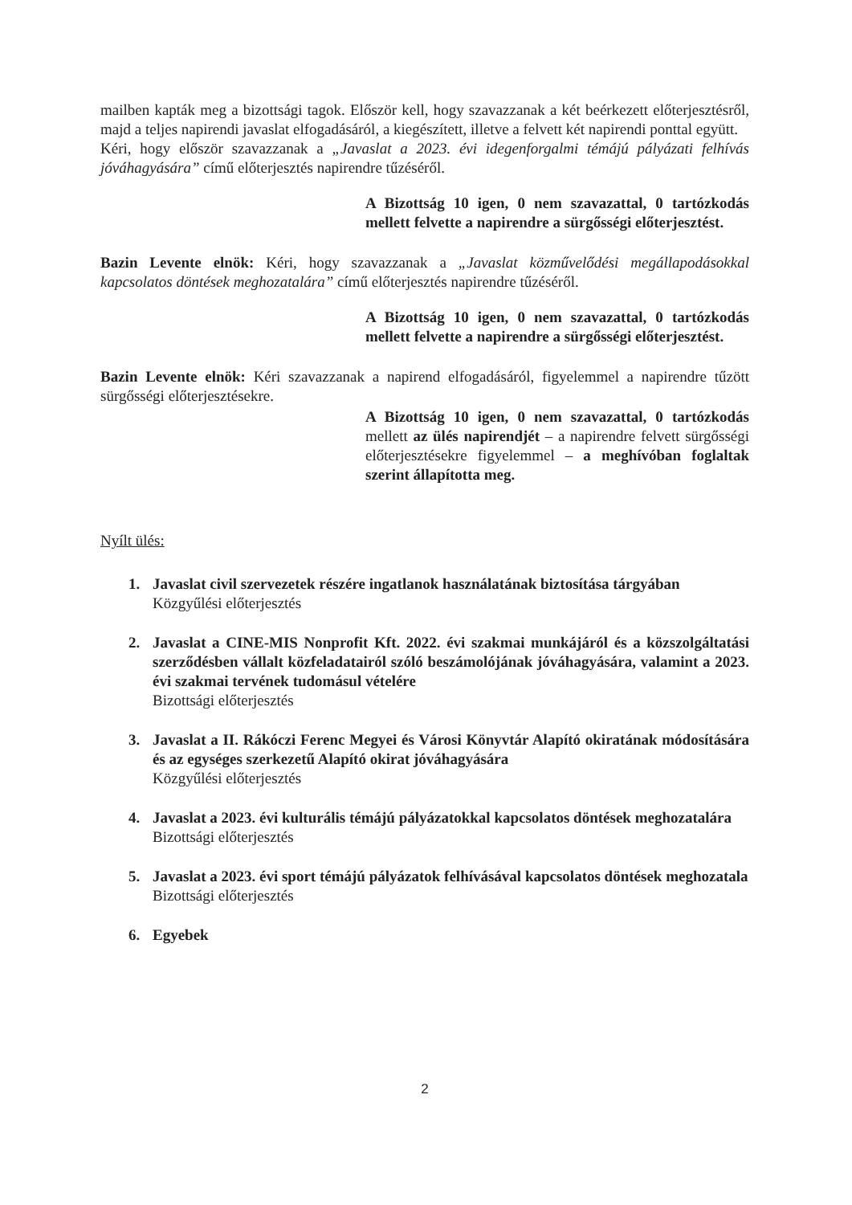mailben kapták meg a bizottsági tagok. Először kell, hogy szavazzanak a két beérkezett előterjesztésről, majd a teljes napirendi javaslat elfogadásáról, a kiegészített, illetve a felvett két napirendi ponttal együtt.
Kéri, hogy először szavazzanak a „Javaslat a 2023. évi idegenforgalmi témájú pályázati felhívás jóváhagyására” című előterjesztés napirendre tűzéséről.
A Bizottság 10 igen, 0 nem szavazattal, 0 tartózkodás mellett felvette a napirendre a sürgősségi előterjesztést.
Bazin Levente elnök: Kéri, hogy szavazzanak a „Javaslat közművelődési megállapodásokkal kapcsolatos döntések meghozatalára” című előterjesztés napirendre tűzéséről.
A Bizottság 10 igen, 0 nem szavazattal, 0 tartózkodás mellett felvette a napirendre a sürgősségi előterjesztést.
Bazin Levente elnök: Kéri szavazzanak a napirend elfogadásáról, figyelemmel a napirendre tűzött sürgősségi előterjesztésekre.
A Bizottság 10 igen, 0 nem szavazattal, 0 tartózkodás mellett az ülés napirendjét – a napirendre felvett sürgősségi előterjesztésekre figyelemmel – a meghívóban foglaltak szerint állapította meg.
Nyílt ülés:
1. Javaslat civil szervezetek részére ingatlanok használatának biztosítása tárgyában
Közgyűlési előterjesztés
2. Javaslat a CINE-MIS Nonprofit Kft. 2022. évi szakmai munkájáról és a közszolgáltatási szerződésben vállalt közfeladatairól szóló beszámolójának jóváhagyására, valamint a 2023. évi szakmai tervének tudomásul vételére
Bizottsági előterjesztés
3. Javaslat a II. Rákóczi Ferenc Megyei és Városi Könyvtár Alapító okiratának módosítására és az egységes szerkezetű Alapító okirat jóváhagyására
Közgyűlési előterjesztés
4. Javaslat a 2023. évi kulturális témájú pályázatokkal kapcsolatos döntések meghozatalára
Bizottsági előterjesztés
5. Javaslat a 2023. évi sport témájú pályázatok felhívásával kapcsolatos döntések meghozatala
Bizottsági előterjesztés
6. Egyebek
2